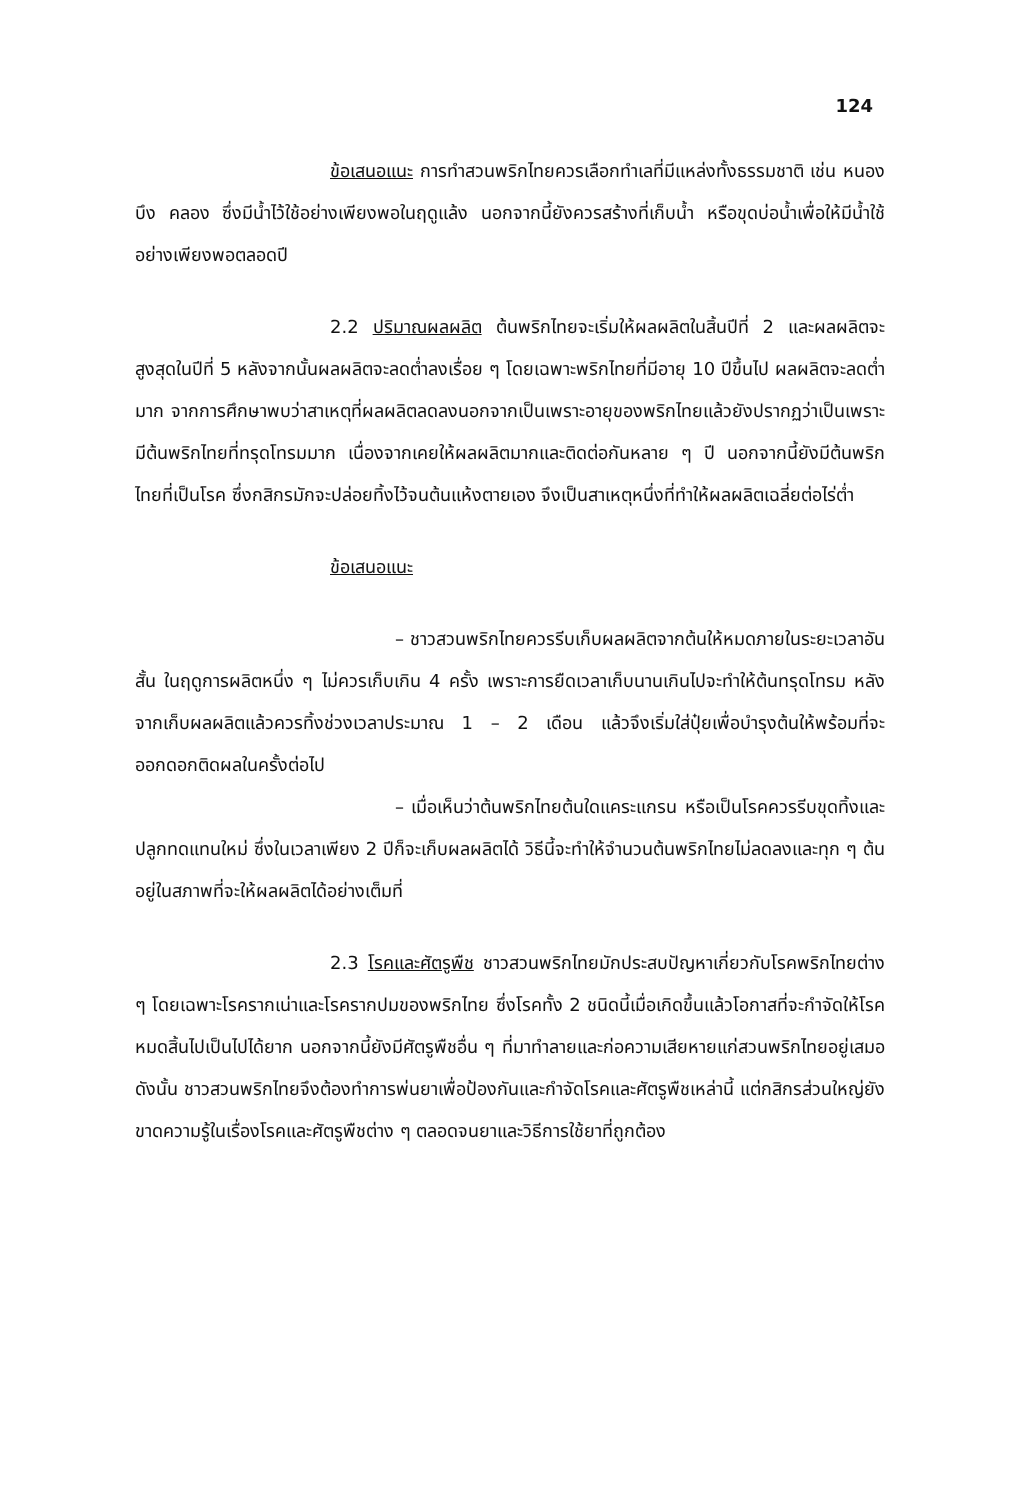124
ข้อเสนอแนะ การทำสวนพริกไทยควรเลือกทำเลที่มีแหล่งทั้งธรรมชาติ เช่น หนอง บึง คลอง ซึ่งมีน้ำไว้ใช้อย่างเพียงพอในฤดูแล้ง นอกจากนี้ยังควรสร้างที่เก็บน้ำ หรือขุดบ่อน้ำเพื่อให้มีน้ำใช้อย่างเพียงพอตลอดปี
2.2 ปริมาณผลผลิต ต้นพริกไทยจะเริ่มให้ผลผลิตในสิ้นปีที่ 2 และผลผลิตจะสูงสุดในปีที่ 5 หลังจากนั้นผลผลิตจะลดต่ำลงเรื่อย ๆ โดยเฉพาะพริกไทยที่มีอายุ 10 ปีขึ้นไป ผลผลิตจะลดต่ำมาก จากการศึกษาพบว่าสาเหตุที่ผลผลิตลดลงนอกจากเป็นเพราะอายุของพริกไทยแล้วยังปรากฏว่าเป็นเพราะมีต้นพริกไทยที่ทรุดโทรมมาก เนื่องจากเคยให้ผลผลิตมากและติดต่อกันหลาย ๆ ปี นอกจากนี้ยังมีต้นพริกไทยที่เป็นโรค ซึ่งกสิกรมักจะปล่อยทิ้งไว้จนต้นแห้งตายเอง จึงเป็นสาเหตุหนึ่งที่ทำให้ผลผลิตเฉลี่ยต่อไร่ต่ำ
ข้อเสนอแนะ
– ชาวสวนพริกไทยควรรีบเก็บผลผลิตจากต้นให้หมดภายในระยะเวลาอันสั้น ในฤดูการผลิตหนึ่ง ๆ ไม่ควรเก็บเกิน 4 ครั้ง เพราะการยืดเวลาเก็บนานเกินไปจะทำให้ต้นทรุดโทรม หลังจากเก็บผลผลิตแล้วควรทิ้งช่วงเวลาประมาณ 1 – 2 เดือน แล้วจึงเริ่มใส่ปุ๋ยเพื่อบำรุงต้นให้พร้อมที่จะออกดอกติดผลในครั้งต่อไป
– เมื่อเห็นว่าต้นพริกไทยต้นใดแคระแกรน หรือเป็นโรคควรรีบขุดทิ้งและปลูกทดแทนใหม่ ซึ่งในเวลาเพียง 2 ปีก็จะเก็บผลผลิตได้ วิธีนี้จะทำให้จำนวนต้นพริกไทยไม่ลดลงและทุก ๆ ต้นอยู่ในสภาพที่จะให้ผลผลิตได้อย่างเต็มที่
2.3 โรคและศัตรูพืช ชาวสวนพริกไทยมักประสบปัญหาเกี่ยวกับโรคพริกไทยต่าง ๆ โดยเฉพาะโรครากเน่าและโรครากปมของพริกไทย ซึ่งโรคทั้ง 2 ชนิดนี้เมื่อเกิดขึ้นแล้วโอกาสที่จะกำจัดให้โรคหมดสิ้นไปเป็นไปได้ยาก นอกจากนี้ยังมีศัตรูพืชอื่น ๆ ที่มาทำลายและก่อความเสียหายแก่สวนพริกไทยอยู่เสมอ ดังนั้น ชาวสวนพริกไทยจึงต้องทำการพ่นยาเพื่อป้องกันและกำจัดโรคและศัตรูพืชเหล่านี้ แต่กสิกรส่วนใหญ่ยังขาดความรู้ในเรื่องโรคและศัตรูพืชต่าง ๆ ตลอดจนยาและวิธีการใช้ยาที่ถูกต้อง